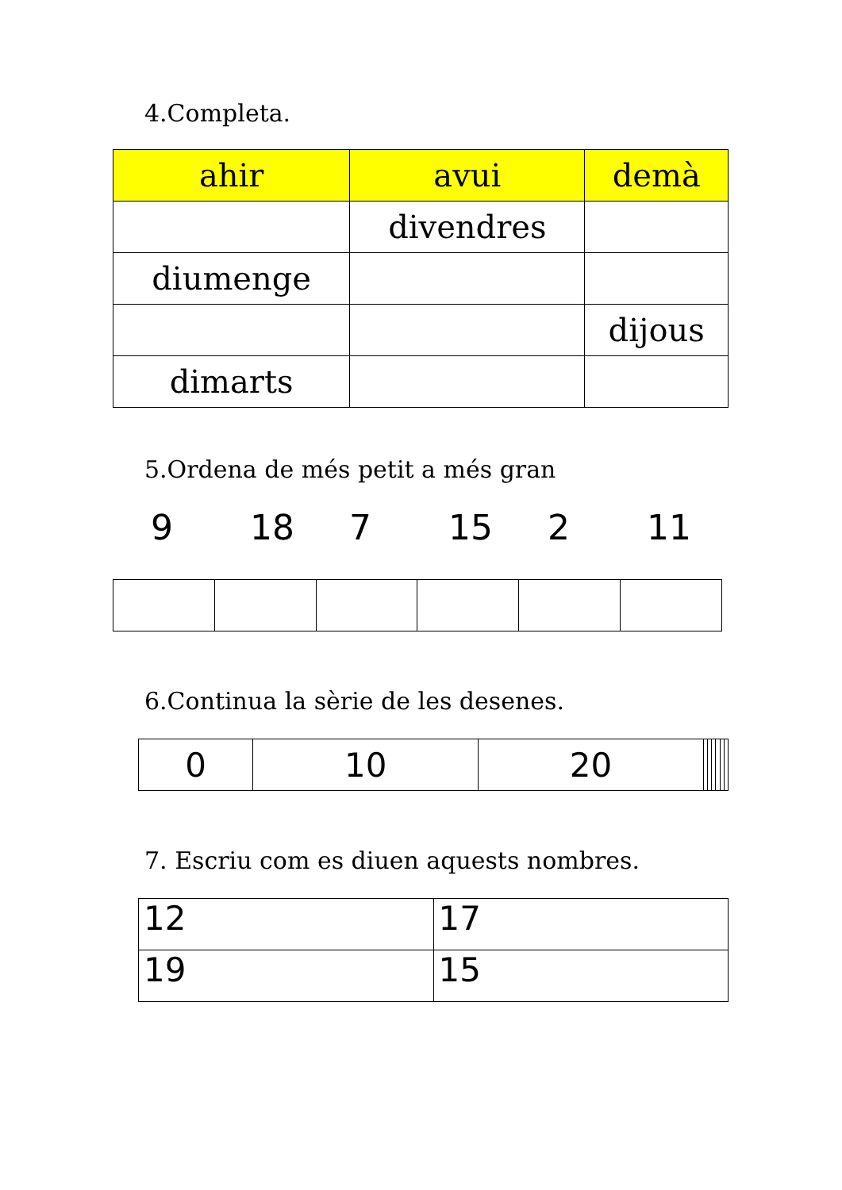4.Completa.
| ahir | avui | demà |
| --- | --- | --- |
| | divendres | |
| diumenge | | |
| | | dijous |
| dimarts | | |
5.Ordena de més petit a més gran
9 18 7 15 2 11
6.Continua la sèrie de les desenes.
| 0 | 10 | 20 | | | | | | |
7. Escriu com es diuen aquests nombres.
| 12 | 17 |
| 19 | 15 |